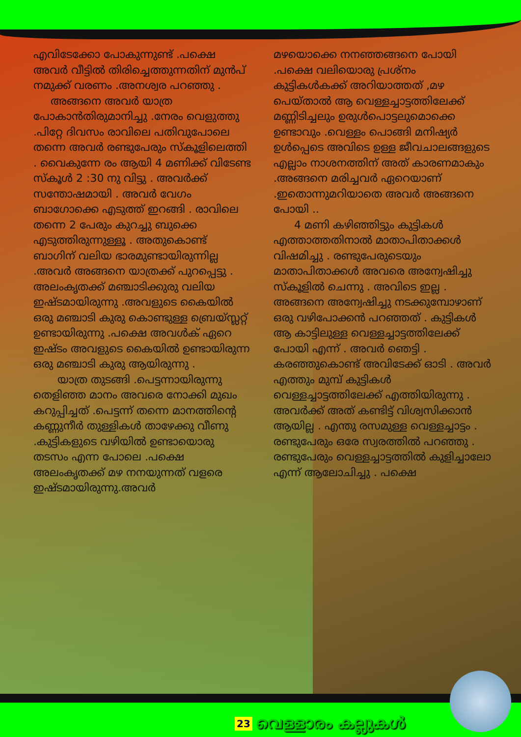എവിടേക്കോ പോകുന്നുണ്ട് .പക്ഷെ അവർ വീട്ടിൽ തിരിച്ചെത്തുന്നതിന് മുൻപ് നമുക്ക് വരണം .അനശ്വര പറഞ്ഞു .
അങ്ങനെ അവർ യാത്ര പോകാൻതിരുമാനിച്ചു .നേരം വെളുത്തു .പിറ്റേ ദിവസം രാവിലെ പതിവുപോലെ തന്നെ അവർ രണ്ടുപേരും സ്കൂളിലെത്തി . വൈകുന്നേ രം ആയി 4 മണിക്ക് വിടേണ്ട സ്കൂൾ 2 :30 നു വിട്ടു . അവർക്ക് സന്തോഷമായി . അവർ വേഗം ബാഗോക്കെ എടുത്ത് ഇറങ്ങി . രാവിലെ തന്നെ 2 പേരും കുറച്ചു ബുക്കെ എടുത്തിരുന്നുള്ളൂ . അതുകൊണ്ട് ബാഗിന് വലിയ ഭാരമുണ്ടായിരുന്നില്ല .അവർ അങ്ങനെ യാത്രക്ക് പുറപ്പെട്ടു . അലംകൃതക്ക് മഞ്ചാടിക്കുരു വലിയ ഇഷ്ടമായിരുന്നു .അവളുടെ കൈയിൽ ഒരു മഞ്ചാടി കുരു കൊണ്ടുള്ള ബ്രെയ്സ്ലറ്റ് ഉണ്ടായിരുന്നു .പക്ഷെ അവൾക് ഏറെ ഇഷ്ടം അവളുടെ കൈയിൽ ഉണ്ടായിരുന്ന ഒരു മഞ്ചാടി കുരു ആയിരുന്നു .
യാത്ര തുടങ്ങി .പെട്ടന്നായിരുന്നു തെളിഞ്ഞ മാനം അവരെ നോക്കി മുഖം കറുപ്പിച്ചത് .പെട്ടന്ന് തന്നെ മാനത്തിന്റെ കണ്ണുനീർ തുള്ളികൾ താഴേക്കു വീണു .കുട്ടികളുടെ വഴിയിൽ ഉണ്ടായൊരു തടസം എന്ന പോലെ .പക്ഷെ അലംകൃതക്ക് മഴ നനയുന്നത് വളരെ ഇഷ്ടമായിരുന്നു.അവർ
മഴയൊക്കെ നനഞ്ഞങ്ങനെ പോയി .പക്ഷെ വലിയൊരു പ്രശ്നം കുട്ടികൾകക്ക് അറിയാത്തത് ,മഴ പെയ്താൽ ആ വെള്ളച്ചാട്ടത്തിലേക്ക് മണ്ണിടിച്ചലും ഉരുൾപൊട്ടലുമൊക്കെ ഉണ്ടാവും .വെള്ളം പൊങ്ങി മനിഷ്യർ ഉൾപ്പെടെ അവിടെ ഉള്ള ജീവചാലങ്ങളുടെ എല്ലാം നാശനത്തിന് അത് കാരണമാകും .അങ്ങനെ മരിച്ചവർ ഏറെയാണ് .ഇതൊന്നുമറിയാതെ അവർ അങ്ങനെ പോയി ..
4 മണി കഴിഞ്ഞിട്ടും കുട്ടികൾ എത്താത്തതിനാൽ മാതാപിതാക്കൾ വിഷമിച്ചു . രണ്ടുപേരുടെയും മാതാപിതാക്കൾ അവരെ അന്വേഷിച്ചു സ്കൂളിൽ ചെന്നു . അവിടെ ഇല്ല . അങ്ങനെ അന്വേഷിച്ചു നടക്കുമ്പോഴാണ് ഒരു വഴിപോക്കൻ പറഞ്ഞത് . കുട്ടികൾ ആ കാട്ടിലുള്ള വെള്ളച്ചാട്ടത്തിലേക്ക് പോയി എന്ന് . അവർ ഞെട്ടി . കരഞ്ഞുകൊണ്ട് അവിടേക്ക് ഓടി . അവർ എത്തും മുമ്പ് കുട്ടികൾ വെള്ളച്ചാട്ടത്തിലേക്ക് എത്തിയിരുന്നു . അവർക്ക് അത് കണ്ടിട്ട് വിശ്വസിക്കാൻ ആയില്ല . എന്തു രസമുള്ള വെള്ളച്ചാട്ടം . രണ്ടുപേരും ഒരേ സ്വരത്തിൽ പറഞ്ഞു . രണ്ടുപേരും വെള്ളച്ചാട്ടത്തിൽ കുളിച്ചാലോ എന്ന് ആലോചിച്ചു . പക്ഷെ
23 വെള്ളാരം കല്ലുകൾ